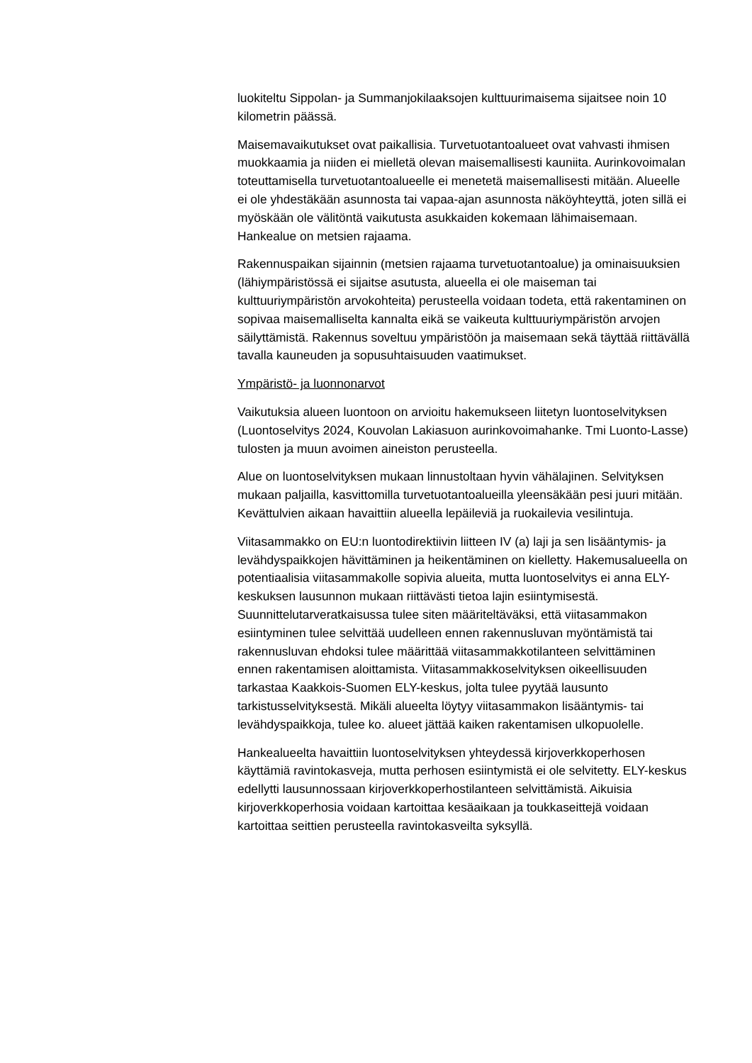luokiteltu Sippolan- ja Summanjokilaaksojen kulttuurimaisema sijaitsee noin 10 kilometrin päässä.
Maisemavaikutukset ovat paikallisia. Turvetuotantoalueet ovat vahvasti ihmisen muokkaamia ja niiden ei mielletä olevan maisemallisesti kauniita. Aurinkovoimalan toteuttamisella turvetuotantoalueelle ei menetetä maisemallisesti mitään. Alueelle ei ole yhdestäkään asunnosta tai vapaa-ajan asunnosta näköyhteyttä, joten sillä ei myöskään ole välitöntä vaikutusta asukkaiden kokemaan lähimaisemaan. Hankealue on metsien rajaama.
Rakennuspaikan sijainnin (metsien rajaama turvetuotantoalue) ja ominaisuuksien (lähiympäristössä ei sijaitse asutusta, alueella ei ole maiseman tai kulttuuriympäristön arvokohteita) perusteella voidaan todeta, että rakentaminen on sopivaa maisemalliselta kannalta eikä se vaikeuta kulttuuriympäristön arvojen säilyttämistä. Rakennus soveltuu ympäristöön ja maisemaan sekä täyttää riittävällä tavalla kauneuden ja sopusuhtaisuuden vaatimukset.
Ympäristö- ja luonnonarvot
Vaikutuksia alueen luontoon on arvioitu hakemukseen liitetyn luontoselvityksen (Luontoselvitys 2024, Kouvolan Lakiasuon aurinkovoimahanke. Tmi Luonto-Lasse) tulosten ja muun avoimen aineiston perusteella.
Alue on luontoselvityksen mukaan linnustoltaan hyvin vähälajinen. Selvityksen mukaan paljailla, kasvittomilla turvetuotantoalueilla yleensäkään pesi juuri mitään. Kevättulvien aikaan havaittiin alueella lepäileviä ja ruokailevia vesilintuja.
Viitasammakko on EU:n luontodirektiivin liitteen IV (a) laji ja sen lisääntymis- ja levähdyspaikkojen hävittäminen ja heikentäminen on kielletty. Hakemusalueella on potentiaalisia viitasammakolle sopivia alueita, mutta luontoselvitys ei anna ELY-keskuksen lausunnon mukaan riittävästi tietoa lajin esiintymisestä. Suunnittelutarveratkaisussa tulee siten määriteltäväksi, että viitasammakon esiintyminen tulee selvittää uudelleen ennen rakennusluvan myöntämistä tai rakennusluvan ehdoksi tulee määrittää viitasammakkotilanteen selvittäminen ennen rakentamisen aloittamista. Viitasammakkoselvityksen oikeellisuuden tarkastaa Kaakkois-Suomen ELY-keskus, jolta tulee pyytää lausunto tarkistusselvityksestä. Mikäli alueelta löytyy viitasammakon lisääntymis- tai levähdyspaikkoja, tulee ko. alueet jättää kaiken rakentamisen ulkopuolelle.
Hankealueelta havaittiin luontoselvityksen yhteydessä kirjoverkkoperhosen käyttämiä ravintokasveja, mutta perhosen esiintymistä ei ole selvitetty. ELY-keskus edellytti lausunnossaan kirjoverkkoperhostilanteen selvittämistä. Aikuisia kirjoverkkoperhosia voidaan kartoittaa kesäaikaan ja toukkaseittejä voidaan kartoittaa seittien perusteella ravintokasveilta syksyllä.